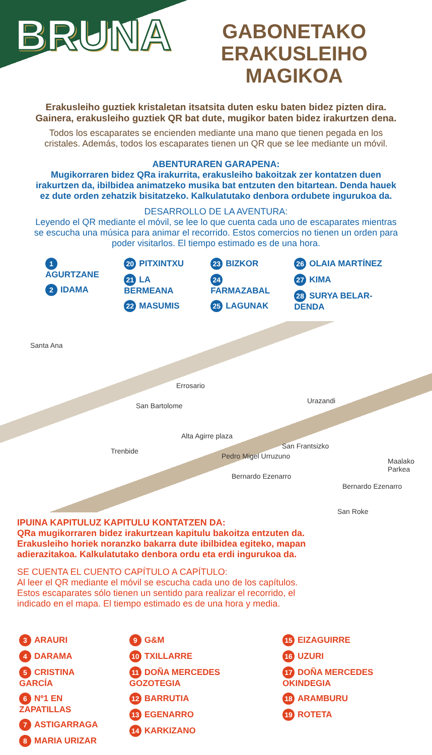BRUNA
GABONETAKO
ERAKUSLEIHO MAGIKOA
Erakusleiho guztiek kristaletan itsatsita duten esku baten bidez pizten dira. Gainera, erakusleiho guztiek QR bat dute, mugikor baten bidez irakurtzen dena.
Todos los escaparates se encienden mediante una mano que tienen pegada en los cristales. Además, todos los escaparates tienen un QR que se lee mediante un móvil.
ABENTURAREN GARAPENA:
Mugikorraren bidez QRa irakurrita, erakusleiho bakoitzak zer kontatzen duen irakurtzen da, ibilbidea animatzeko musika bat entzuten den bitartean. Denda hauek ez dute orden zehatzik bisitatzeko. Kalkulatutako denbora ordubete ingurukoa da.
DESARROLLO DE LA AVENTURA:
Leyendo el QR mediante el móvil, se lee lo que cuenta cada uno de escaparates mientras se escucha una música para animar el recorrido. Estos comercios no tienen un orden para poder visitarlos. El tiempo estimado es de una hora.
1 AGURTZANE
2 IDAMA
20 PITXINTXU
21 LA BERMEANA
22 MASUMIS
23 BIZKOR
24 FARMAZABAL
25 LAGUNAK
26 OLAIA MARTÍNEZ
27 KIMA
28 SURYA BELAR-DENDA
Santa Ana
Errosario
San Bartolome
Alta Agirre plaza
Urazandi
Trenbide
Pedro Migel Urruzuno
San Frantsizko
Bernardo Ezenarro
Bernardo Ezenarro
Maalako Parkea
San Roke
IPUINA KAPITULUZ KAPITULU KONTATZEN DA:
QRa mugikorraren bidez irakurtzean kapitulu bakoitza entzuten da. Erakusleiho horiek noranzko bakarra dute ibilbidea egiteko, mapan adierazitakoa. Kalkulatutako denbora ordu eta erdi ingurukoa da.
SE CUENTA EL CUENTO CAPÍTULO A CAPÍTULO:
Al leer el QR mediante el móvil se escucha cada uno de los capítulos. Estos escaparates sólo tienen un sentido para realizar el recorrido, el indicado en el mapa. El tiempo estimado es de una hora y media.
3 ARAURI
4 DARAMA
5 CRISTINA GARCÍA
6 Nº1 EN ZAPATILLAS
7 ASTIGARRAGA
8 MARIA URIZAR
9 G&M
10 TXILLARRE
11 DOÑA MERCEDES GOZOTEGIA
12 BARRUTIA
13 EGENARRO
14 KARKIZANO
15 EIZAGUIRRE
16 UZURI
17 DOÑA MERCEDES OKINDEGIA
18 ARAMBURU
19 ROTETA